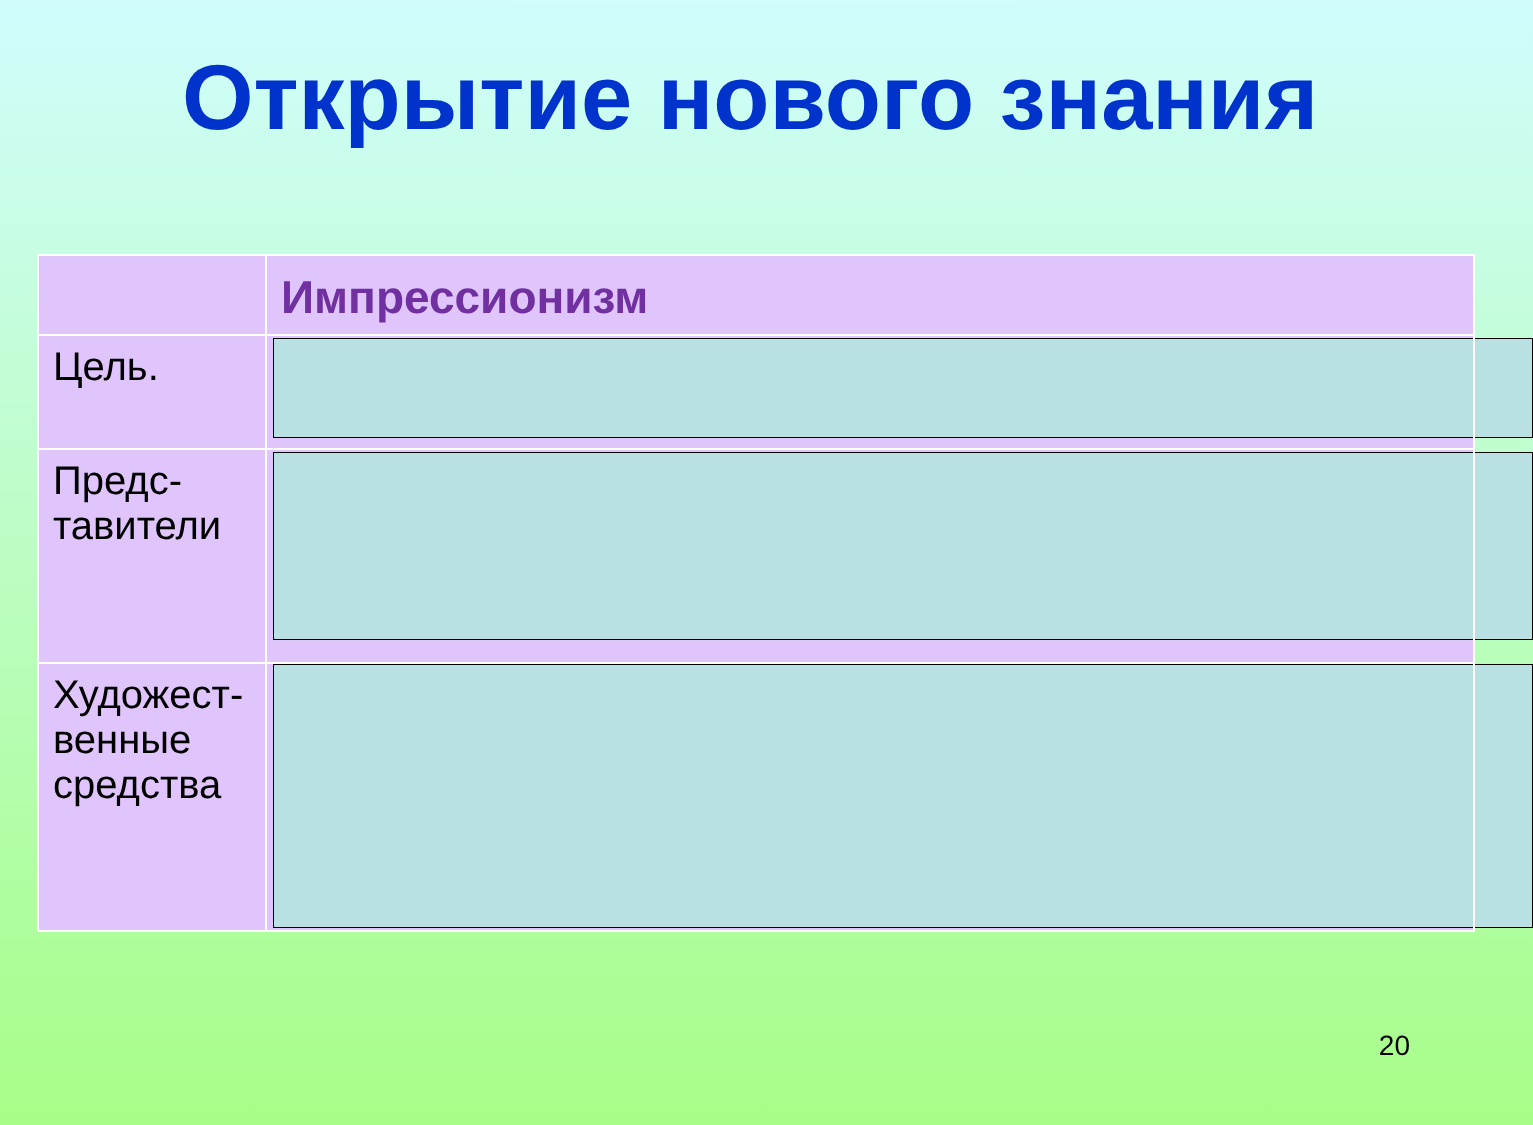Открытие нового знания
| | Импрессионизм |
| --- | --- |
| Цель. | |
| Предс- тавители | |
| Художест- венные средства | |
20